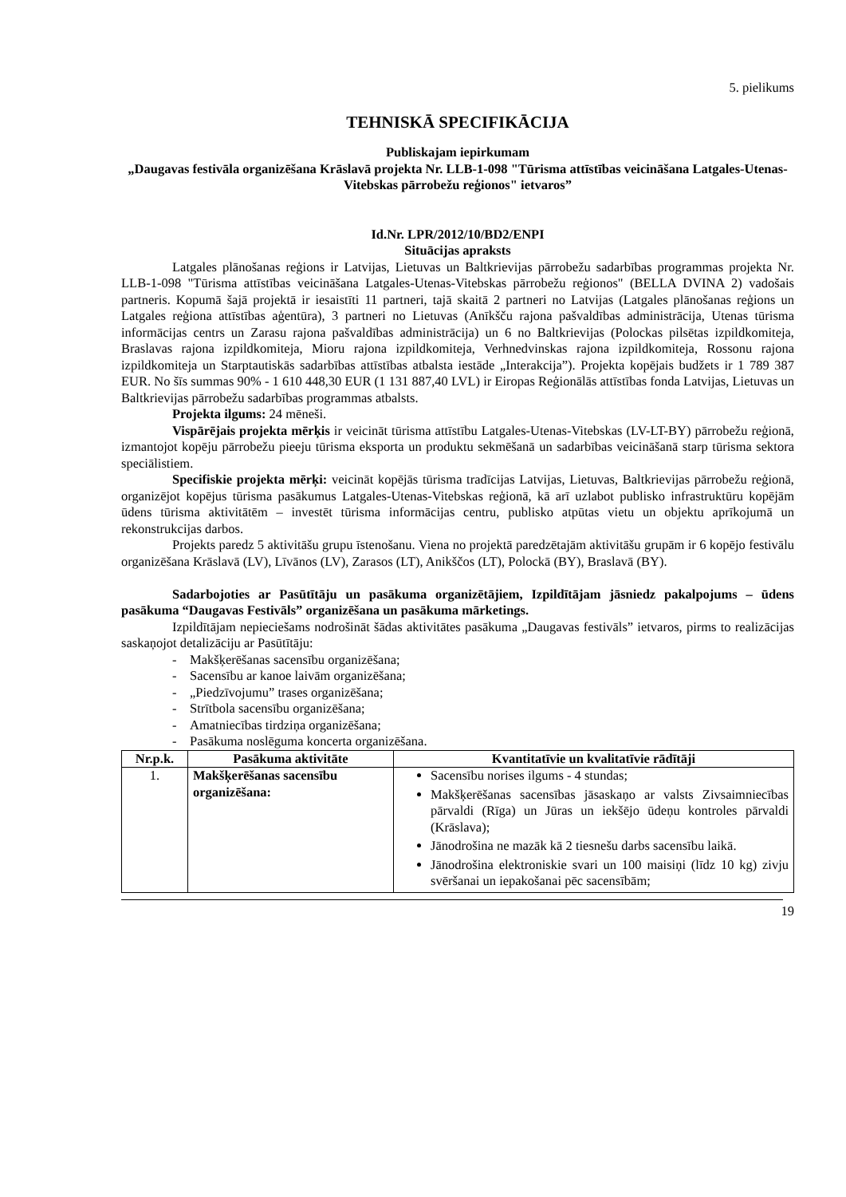5. pielikums
TEHNISKĀ SPECIFIKĀCIJA
Publiskajam iepirkumam
„Daugavas festivāla organizēšana Krāslavā projekta Nr. LLB-1-098 "Tūrisma attīstības veicināšana Latgales-Utenas-Vitebskas pārrobežu reģionos" ietvaros”
Id.Nr. LPR/2012/10/BD2/ENPI
Situācijas apraksts
Latgales plānošanas reģions ir Latvijas, Lietuvas un Baltkrievijas pārrobežu sadarbības programmas projekta Nr. LLB-1-098 "Tūrisma attīstības veicināšana Latgales-Utenas-Vitebskas pārrobežu reģionos" (BELLA DVINA 2) vadošais partneris. Kopumā šajā projektā ir iesaistīti 11 partneri, tajā skaitā 2 partneri no Latvijas (Latgales plānošanas reģions un Latgales reģiona attīstības aģentūra), 3 partneri no Lietuvas (Anīkšču rajona pašvaldības administrācija, Utenas tūrisma informācijas centrs un Zarasu rajona pašvaldības administrācija) un 6 no Baltkrievijas (Polockas pilsētas izpildkomiteja, Braslavas rajona izpildkomiteja, Mioru rajona izpildkomiteja, Verhnedvinskas rajona izpildkomiteja, Rossonu rajona izpildkomiteja un Starptautiskās sadarbības attīstības atbalsta iestāde „Interakcija”). Projekta kopējais budžets ir 1 789 387 EUR. No šīs summas 90% - 1 610 448,30 EUR (1 131 887,40 LVL) ir Eiropas Reģionālās attīstības fonda Latvijas, Lietuvas un Baltkrievijas pārrobežu sadarbības programmas atbalsts.
Projekta ilgums: 24 mēneši.
Vispārējais projekta mērķis ir veicināt tūrisma attīstību Latgales-Utenas-Vitebskas (LV-LT-BY) pārrobežu reģionā, izmantojot kopēju pārrobežu pieeju tūrisma eksporta un produktu sekmēšanā un sadarbības veicināšanā starp tūrisma sektora speciālistiem.
Specifiskie projekta mērķi: veicināt kopējās tūrisma tradīcijas Latvijas, Lietuvas, Baltkrievijas pārrobežu reģionā, organizējot kopējus tūrisma pasākumus Latgales-Utenas-Vitebskas reģionā, kā arī uzlabot publisko infrastruktūru kopējām ūdens tūrisma aktivitātēm – investēt tūrisma informācijas centru, publisko atpūtas vietu un objektu aprīkojumā un rekonstrukcijas darbos.
Projekts paredz 5 aktivitāšu grupu īstenošanu. Viena no projektā paredzētajām aktivitāšu grupām ir 6 kopējo festivālu organizēšana Krāslavā (LV), Līvānos (LV), Zarasos (LT), Anikščos (LT), Polockā (BY), Braslavā (BY).
Sadarbojoties ar Pasūtītāju un pasākuma organizētājiem, Izpildītājam jāsniedz pakalpojums – ūdens pasākuma “Daugavas Festivāls” organizēšana un pasākuma mārketings.
Izpildītājam nepieciešams nodrošināt šādas aktivitātes pasākuma „Daugavas festivāls” ietvaros, pirms to realizācijas saskaņojot detalizāciju ar Pasūtītāju:
- Makšķerēšanas sacensību organizēšana;
- Sacensību ar kanoe laivām organizēšana;
- „Piedzīvojumu” trases organizēšana;
- Strītbola sacensību organizēšana;
- Amatniecības tirdziņa organizēšana;
- Pasākuma noslēguma koncerta organizēšana.
| Nr.p.k. | Pasākuma aktivitāte | Kvantitatīvie un kvalitatīvie rādītāji |
| --- | --- | --- |
| 1. | Makšķerēšanas sacensību organizēšana: | Sacensību norises ilgums - 4 stundas; Makšķerēšanas sacensības jāsaskaņo ar valsts Zivsaimniecības pārvaldi (Rīga) un Jūras un iekšējo ūdeņu kontroles pārvaldi (Krāslava); Jānodrošina ne mazāk kā 2 tiesnešu darbs sacensību laikā. Jānodrošina elektroniskie svari un 100 maisiņi (līdz 10 kg) zivju svēršanai un iepakošanai pēc sacensībām; |
19